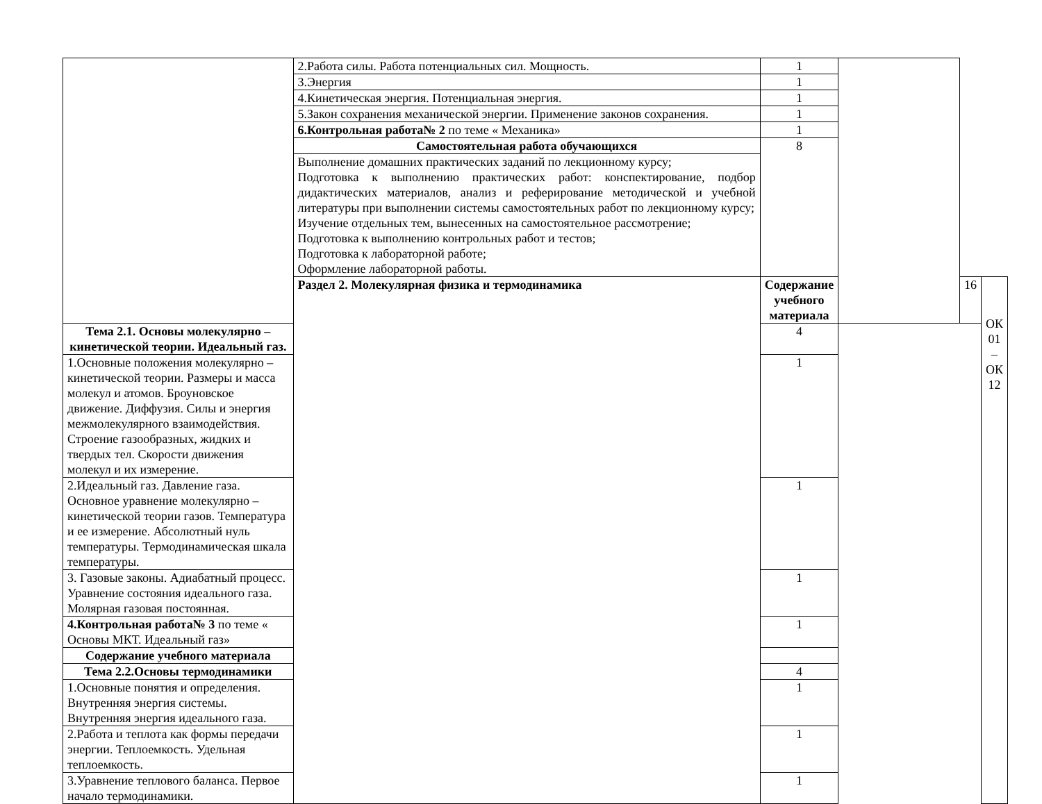| | 2.Работа силы. Работа потенциальных сил. Мощность. | 1 | | | |
| | 3.Энергия | 1 | | | |
| | 4.Кинетическая энергия. Потенциальная энергия. | 1 | | | |
| | 5.Закон сохранения механической энергии. Применение законов сохранения. | 1 | | | |
| | 6.Контрольная работа№ 2 по теме « Механика» | 1 | | | |
| | Самостоятельная работа обучающихся | 8 | | | |
| | Выполнение домашних практических заданий по лекционному курсу; Подготовка к выполнению практических работ: конспектирование, подбор дидактических материалов, анализ и реферирование методической и учебной литературы при выполнении системы самостоятельных работ по лекционному курсу; Изучение отдельных тем, вынесенных на самостоятельное рассмотрение; Подготовка к выполнению контрольных работ и тестов; Подготовка к лабораторной работе; Оформление лабораторной работы. | | | | |
| | Раздел 2. Молекулярная физика и термодинамика | Содержание учебного материала | | 16 | ОК 01 – ОК 12 |
| Тема 2.1. Основы молекулярно – кинетической теории. Идеальный газ. | | 4 | | | |
| 1.Основные положения молекулярно – кинетической теории. Размеры и масса молекул и атомов. Броуновское движение. Диффузия. Силы и энергия межмолекулярного взаимодействия. Строение газообразных, жидких и твердых тел. Скорости движения молекул и их измерение. | | 1 | | | |
| 2.Идеальный газ. Давление газа. Основное уравнение молекулярно – кинетической теории газов. Температура и ее измерение. Абсолютный нуль температуры. Термодинамическая шкала температуры. | | 1 | | | |
| 3. Газовые законы. Адиабатный процесс. Уравнение состояния идеального газа. Молярная газовая постоянная. | | 1 | | | |
| 4.Контрольная работа№ 3 по теме « Основы МКТ. Идеальный газ» | | 1 | | | |
| Содержание учебного материала | | | | | |
| Тема 2.2.Основы термодинамики | | 4 | | | |
| 1.Основные понятия и определения. Внутренняя энергия системы. Внутренняя энергия идеального газа. | | 1 | | | |
| 2.Работа и теплота как формы передачи энергии. Теплоемкость. Удельная теплоемкость. | | 1 | | | |
| 3.Уравнение теплового баланса. Первое начало термодинамики. | | 1 | | | |